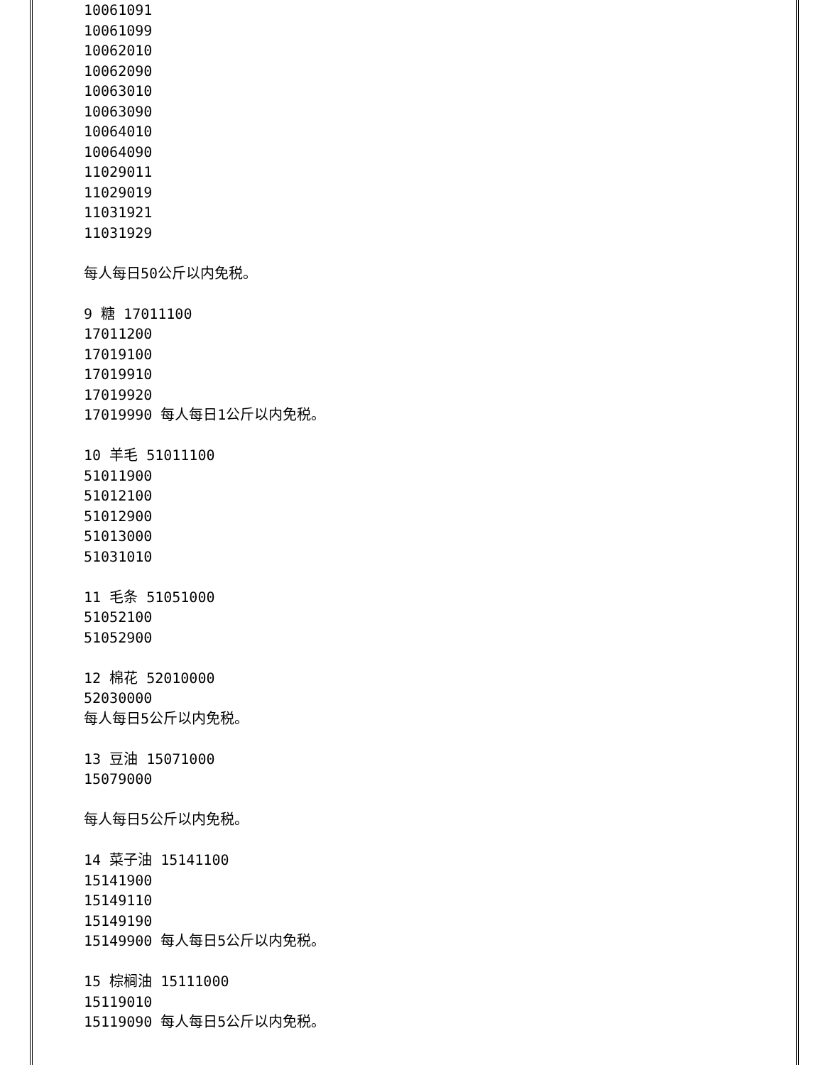10061091
10061099
10062010
10062090
10063010
10063090
10064010
10064090
11029011
11029019
11031921
11031929
每人每日50公斤以内免税。
9 糖 17011100
17011200
17019100
17019910
17019920
17019990 每人每日1公斤以内免税。
10 羊毛 51011100
51011900
51012100
51012900
51013000
51031010
11 毛条 51051000
51052100
51052900
12 棉花 52010000
52030000
每人每日5公斤以内免税。
13 豆油 15071000
15079000
每人每日5公斤以内免税。
14 菜子油 15141100
15141900
15149110
15149190
15149900 每人每日5公斤以内免税。
15 棕榈油 15111000
15119010
15119090 每人每日5公斤以内免税。